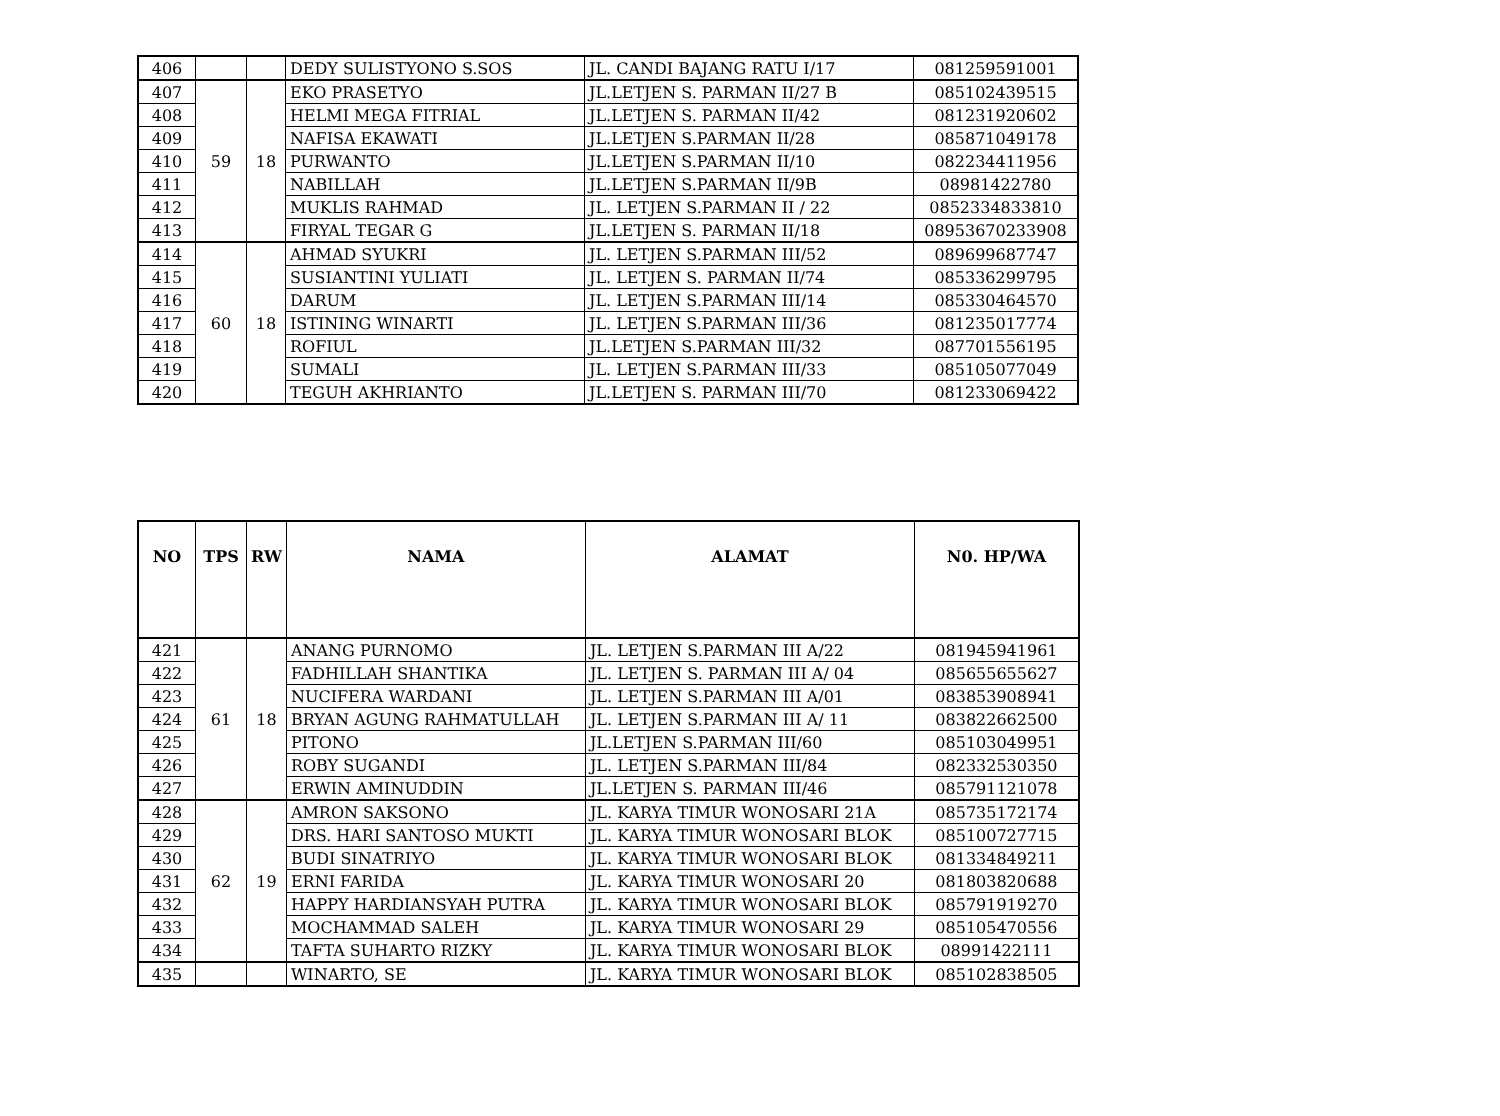| 406 | | | DEDY SULISTYONO S.SOS | JL. CANDI BAJANG RATU I/17 | 081259591001 |
| 407 | 59 | 18 | EKO PRASETYO | JL.LETJEN S. PARMAN II/27 B | 085102439515 |
| 408 | | | HELMI MEGA FITRIAL | JL.LETJEN S. PARMAN II/42 | 081231920602 |
| 409 | | | NAFISA EKAWATI | JL.LETJEN S.PARMAN II/28 | 085871049178 |
| 410 | | | PURWANTO | JL.LETJEN S.PARMAN II/10 | 082234411956 |
| 411 | | | NABILLAH | JL.LETJEN S.PARMAN II/9B | 08981422780 |
| 412 | | | MUKLIS RAHMAD | JL. LETJEN S.PARMAN II / 22 | 0852334833810 |
| 413 | | | FIRYAL TEGAR G | JL.LETJEN S. PARMAN II/18 | 08953670233908 |
| 414 | 60 | 18 | AHMAD SYUKRI | JL. LETJEN S.PARMAN III/52 | 089699687747 |
| 415 | | | SUSIANTINI YULIATI | JL. LETJEN S. PARMAN II/74 | 085336299795 |
| 416 | | | DARUM | JL. LETJEN S.PARMAN III/14 | 085330464570 |
| 417 | | | ISTINING WINARTI | JL. LETJEN S.PARMAN III/36 | 081235017774 |
| 418 | | | ROFIUL | JL.LETJEN S.PARMAN III/32 | 087701556195 |
| 419 | | | SUMALI | JL. LETJEN S.PARMAN III/33 | 085105077049 |
| 420 | | | TEGUH AKHRIANTO | JL.LETJEN S. PARMAN III/70 | 081233069422 |
| NO | TPS | RW | NAMA | ALAMAT | N0. HP/WA |
| --- | --- | --- | --- | --- | --- |
| 421 | 61 | 18 | ANANG PURNOMO | JL. LETJEN S.PARMAN III A/22 | 081945941961 |
| 422 | | | FADHILLAH SHANTIKA | JL. LETJEN S. PARMAN III A/ 04 | 085655655627 |
| 423 | | | NUCIFERA WARDANI | JL. LETJEN S.PARMAN III A/01 | 083853908941 |
| 424 | | | BRYAN AGUNG RAHMATULLAH | JL. LETJEN S.PARMAN III A/ 11 | 083822662500 |
| 425 | | | PITONO | JL.LETJEN S.PARMAN III/60 | 085103049951 |
| 426 | | | ROBY SUGANDI | JL. LETJEN S.PARMAN III/84 | 082332530350 |
| 427 | | | ERWIN AMINUDDIN | JL.LETJEN S. PARMAN III/46 | 085791121078 |
| 428 | 62 | 19 | AMRON SAKSONO | JL. KARYA TIMUR WONOSARI 21A | 085735172174 |
| 429 | | | DRS. HARI SANTOSO MUKTI | JL. KARYA TIMUR WONOSARI BLOK | 085100727715 |
| 430 | | | BUDI SINATRIYO | JL. KARYA TIMUR WONOSARI BLOK | 081334849211 |
| 431 | | | ERNI FARIDA | JL. KARYA TIMUR WONOSARI 20 | 081803820688 |
| 432 | | | HAPPY HARDIANSYAH PUTRA | JL. KARYA TIMUR WONOSARI BLOK | 085791919270 |
| 433 | | | MOCHAMMAD SALEH | JL. KARYA TIMUR WONOSARI 29 | 085105470556 |
| 434 | | | TAFTA SUHARTO RIZKY | JL. KARYA TIMUR WONOSARI BLOK | 08991422111 |
| 435 | | | WINARTO, SE | JL. KARYA TIMUR WONOSARI BLOK | 085102838505 |